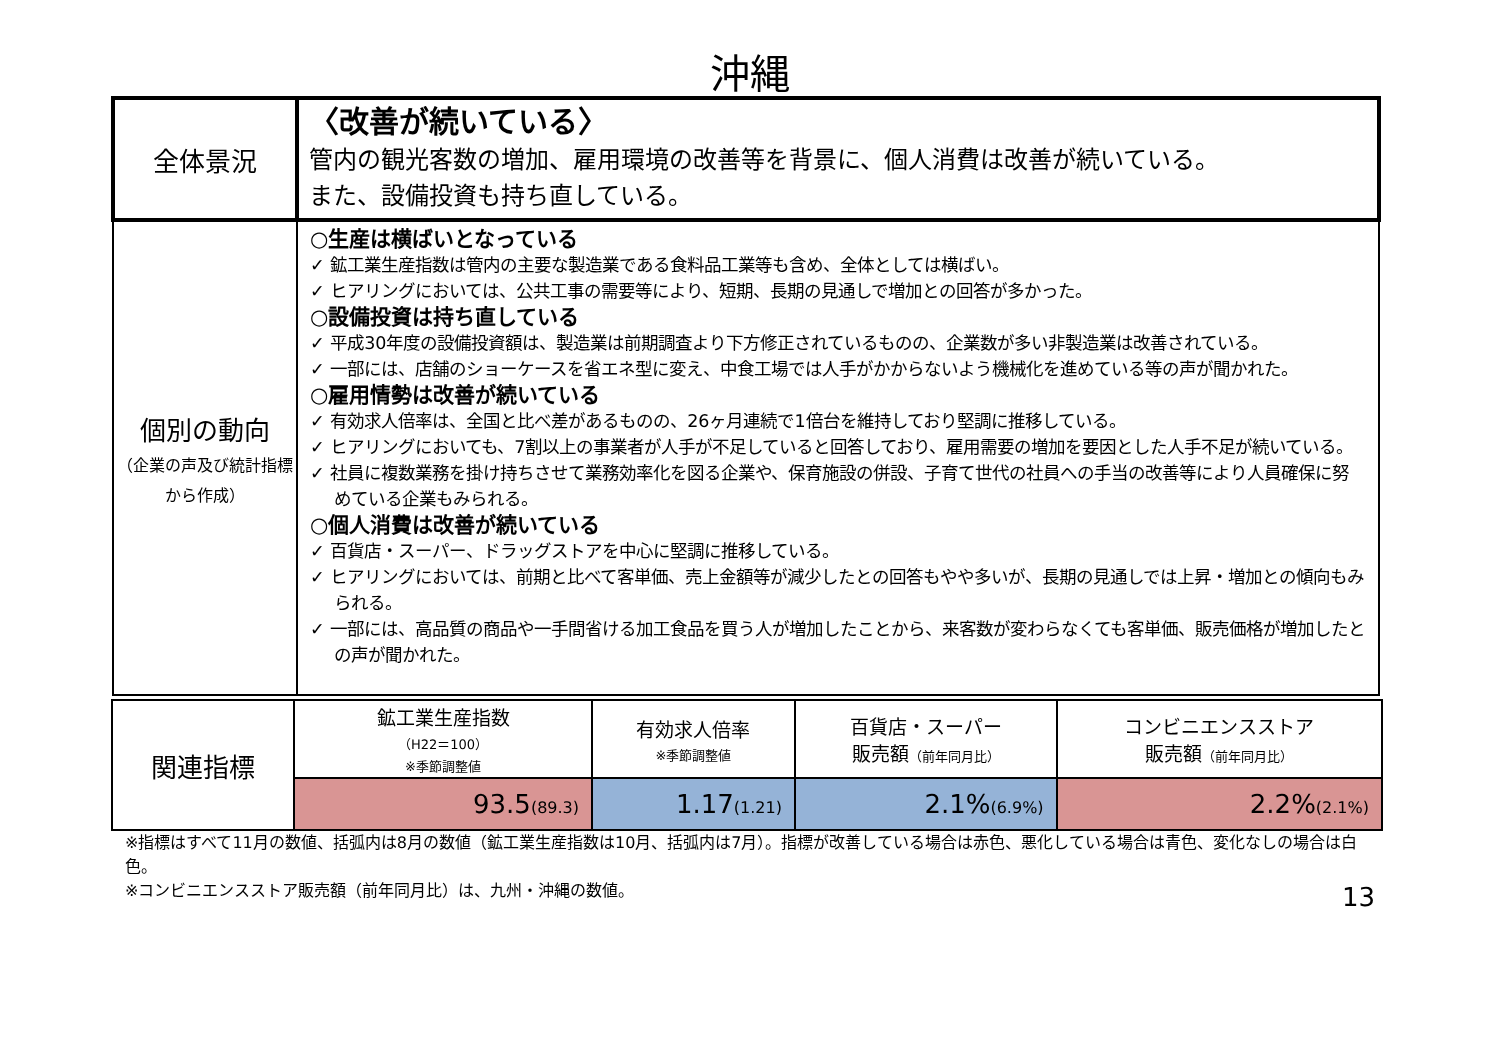沖縄
| 全体景況 | 〈改善が続いている〉 管内の観光客数の増加、雇用環境の改善等を背景に、個人消費は改善が続いている。 また、設備投資も持ち直している。 |
| 個別の動向 （企業の声及び統計指標から作成） | ○生産は横ばいとなっている ✓ 鉱工業生産指数は管内の主要な製造業である食料品工業等も含め、全体としては横ばい。 ✓ ヒアリングにおいては、公共工事の需要等により、短期、長期の見通しで増加との回答が多かった。 ○設備投資は持ち直している ✓ 平成30年度の設備投資額は、製造業は前期調査より下方修正されているものの、企業数が多い非製造業は改善されている。 ✓ 一部には、店舗のショーケースを省エネ型に変え、中食工場では人手がかからないよう機械化を進めている等の声が聞かれた。 ○雇用情勢は改善が続いている ✓ 有効求人倍率は、全国と比べ差があるものの、26ヶ月連続で1倍台を維持しており堅調に推移している。 ✓ ヒアリングにおいても、7割以上の事業者が人手が不足していると回答しており、雇用需要の増加を要因とした人手不足が続いている。 ✓ 社員に複数業務を掛け持ちさせて業務効率化を図る企業や、保育施設の併設、子育て世代の社員への手当の改善等により人員確保に努めている企業もみられる。 ○個人消費は改善が続いている ✓ 百貨店・スーパー、ドラッグストアを中心に堅調に推移している。 ✓ ヒアリングにおいては、前期と比べて客単価、売上金額等が減少したとの回答もやや多いが、長期の見通しでは上昇・増加との傾向もみられる。 ✓ 一部には、高品質の商品や一手間省ける加工食品を買う人が増加したことから、来客数が変わらなくても客単価、販売価格が増加したとの声が聞かれた。 |
| 関連指標 | 鉱工業生産指数 （H22＝100） ※季節調整値 | 有効求人倍率 ※季節調整値 | 百貨店・スーパー 販売額 （前年同月比） | コンビニエンスストア 販売額 （前年同月比） |
| | 93.5 (89.3) | 1.17 (1.21) | 2.1% (6.9%) | 2.2% (2.1%) |
※指標はすべて11月の数値、括弧内は8月の数値（鉱工業生産指数は10月、括弧内は7月）。指標が改善している場合は赤色、悪化している場合は青色、変化なしの場合は白色。
13 ※コンビニエンスストア販売額（前年同月比）は、九州・沖縄の数値。